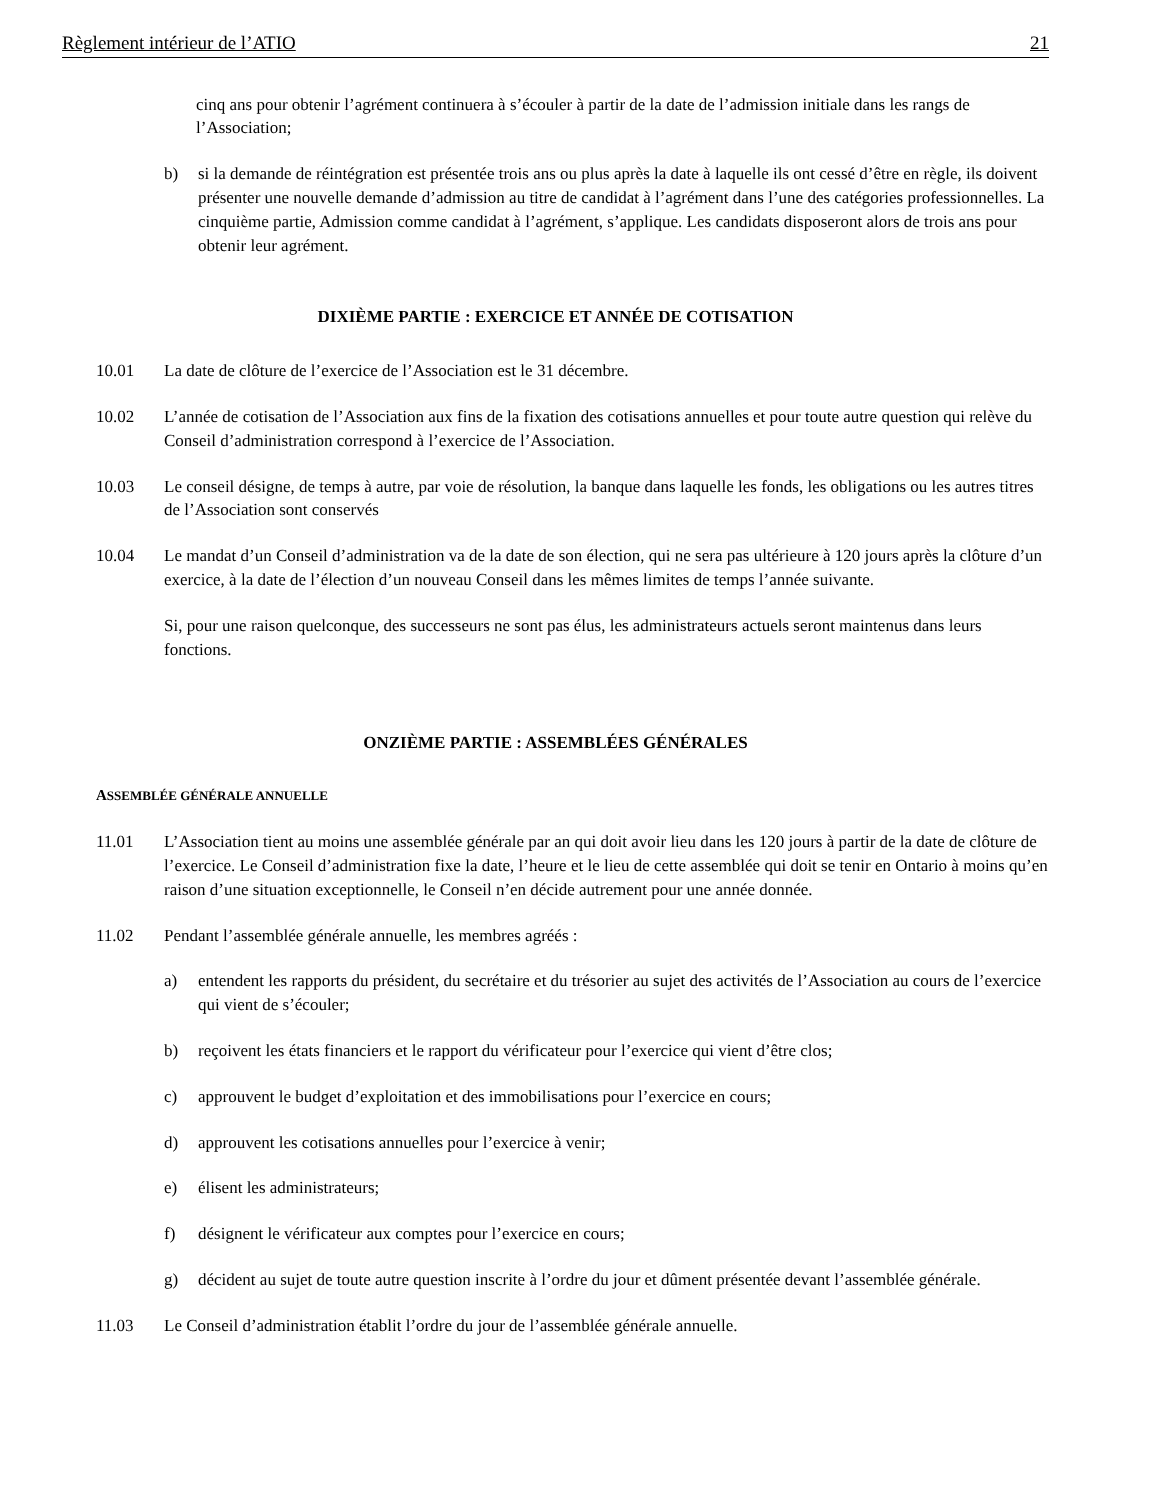Règlement intérieur de l’ATIO 21
cinq ans pour obtenir l’agrément continuera à s’écouler à partir de la date de l’admission initiale dans les rangs de l’Association;
b) si la demande de réintégration est présentée trois ans ou plus après la date à laquelle ils ont cessé d’être en règle, ils doivent présenter une nouvelle demande d’admission au titre de candidat à l’agrément dans l’une des catégories professionnelles. La cinquième partie, Admission comme candidat à l’agrément, s’applique. Les candidats disposeront alors de trois ans pour obtenir leur agrément.
DIXIÈME PARTIE : EXERCICE ET ANNÉE DE COTISATION
10.01 La date de clôture de l’exercice de l’Association est le 31 décembre.
10.02 L’année de cotisation de l’Association aux fins de la fixation des cotisations annuelles et pour toute autre question qui relève du Conseil d’administration correspond à l’exercice de l’Association.
10.03 Le conseil désigne, de temps à autre, par voie de résolution, la banque dans laquelle les fonds, les obligations ou les autres titres de l’Association sont conservés
10.04 Le mandat d’un Conseil d’administration va de la date de son élection, qui ne sera pas ultérieure à 120 jours après la clôture d’un exercice, à la date de l’élection d’un nouveau Conseil dans les mêmes limites de temps l’année suivante.
Si, pour une raison quelconque, des successeurs ne sont pas élus, les administrateurs actuels seront maintenus dans leurs fonctions.
ONZIÈME PARTIE : ASSEMBLÉES GÉNÉRALES
ASSEMBLÉE GÉNÉRALE ANNUELLE
11.01 L’Association tient au moins une assemblée générale par an qui doit avoir lieu dans les 120 jours à partir de la date de clôture de l’exercice. Le Conseil d’administration fixe la date, l’heure et le lieu de cette assemblée qui doit se tenir en Ontario à moins qu’en raison d’une situation exceptionnelle, le Conseil n’en décide autrement pour une année donnée.
11.02 Pendant l’assemblée générale annuelle, les membres agréés :
a) entendent les rapports du président, du secrétaire et du trésorier au sujet des activités de l’Association au cours de l’exercice qui vient de s’écouler;
b) reçoivent les états financiers et le rapport du vérificateur pour l’exercice qui vient d’être clos;
c) approuvent le budget d’exploitation et des immobilisations pour l’exercice en cours;
d) approuvent les cotisations annuelles pour l’exercice à venir;
e) élisent les administrateurs;
f) désignent le vérificateur aux comptes pour l’exercice en cours;
g) décident au sujet de toute autre question inscrite à l’ordre du jour et dûment présentée devant l’assemblée générale.
11.03 Le Conseil d’administration établit l’ordre du jour de l’assemblée générale annuelle.